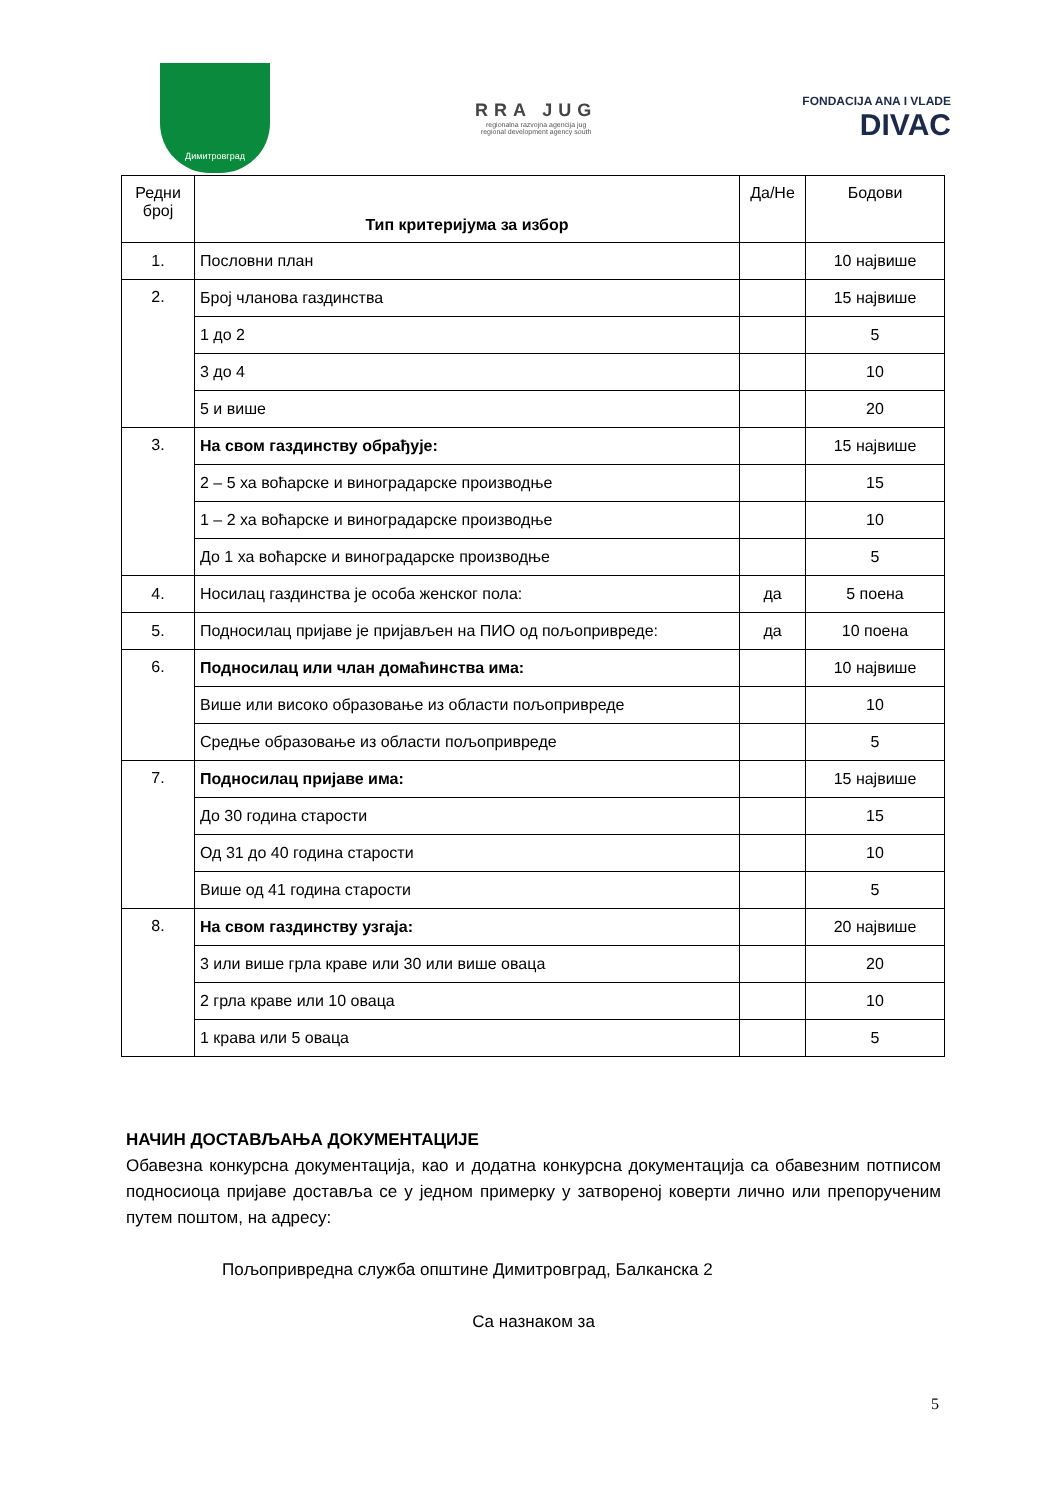Димитровград
RRA JUG
regionalna razvojna agencija jug
regional development agency south
FONDACIJA ANA I VLADE
DIVAC
| Редни број | Тип критеријума за избор | Да/Не | Бодови |
| --- | --- | --- | --- |
| 1. | Пословни план | | 10 највише |
| 2. | Број чланова газдинства | | 15 највише |
| | 1 до 2 | | 5 |
| | 3 до 4 | | 10 |
| | 5 и више | | 20 |
| 3. | На свом газдинству обрађује: | | 15 највише |
| | 2 – 5 ха воћарске и виноградарске производње | | 15 |
| | 1 – 2 ха воћарске и виноградарске производње | | 10 |
| | До 1 ха воћарске и виноградарске производње | | 5 |
| 4. | Носилац газдинства је особа женског пола: | да | 5 поена |
| 5. | Подносилац пријаве је пријављен на ПИО од пољопривреде: | да | 10 поена |
| 6. | Подносилац или члан домаћинства има: | | 10 највише |
| | Више или високо образовање из области пољопривреде | | 10 |
| | Средње образовање из области пољопривреде | | 5 |
| 7. | Подносилац пријаве има: | | 15 највише |
| | До 30 година старости | | 15 |
| | Од 31 до 40 година старости | | 10 |
| | Више од 41 година старости | | 5 |
| 8. | На свом газдинству узгаја: | | 20 највише |
| | 3 или више грла краве или 30 или више оваца | | 20 |
| | 2 грла краве или 10 оваца | | 10 |
| | 1 крава или 5 оваца | | 5 |
НАЧИН ДОСТАВЉАЊА ДОКУМЕНТАЦИЈЕ
Обавезна конкурсна документација, као и додатна конкурсна документација са обавезним потписом подносиоца пријаве достaвља се у једном примерку у затвореној коверти лично или препорученим путем поштом, на адресу:
Пољопривредна служба општине Димитровград, Балканска 2
Са назнаком за
5